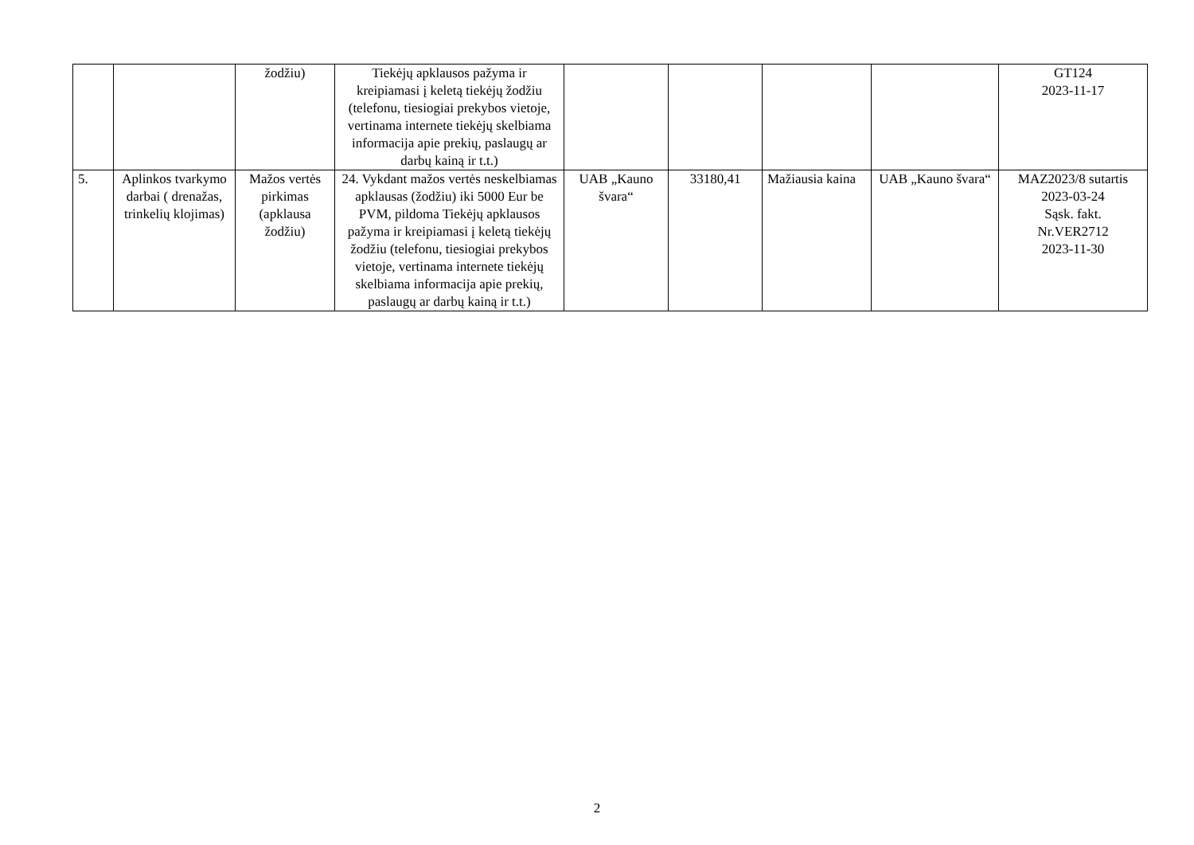| | | žodžiu) | Tiekėjų apklausos pažyma ir kreipiamasi į keletą tiekėjų žodžiu (telefonu, tiesiogiai prekybos vietoje, vertinama internete tiekėjų skelbiama informacija apie prekių, paslaugų ar darbų kainą ir t.t.) | | | | | GT124 2023-11-17 |
| 5. | Aplinkos tvarkymo darbai ( drenažas, trinkelių klojimas) | Mažos vertės pirkimas (apklausa žodžiu) | 24. Vykdant mažos vertės neskelbiamas apklausas (žodžiu) iki 5000 Eur be PVM, pildoma Tiekėjų apklausos pažyma ir kreipiamasi į keletą tiekėjų žodžiu (telefonu, tiesiogiai prekybos vietoje, vertinama internete tiekėjų skelbiama informacija apie prekių, paslaugų ar darbų kainą ir t.t.) | UAB „Kauno švara“ | 33180,41 | Mažiausia kaina | UAB „Kauno švara“ | MAZ2023/8 sutartis 2023-03-24 Sąsk. fakt. Nr.VER2712 2023-11-30 |
2